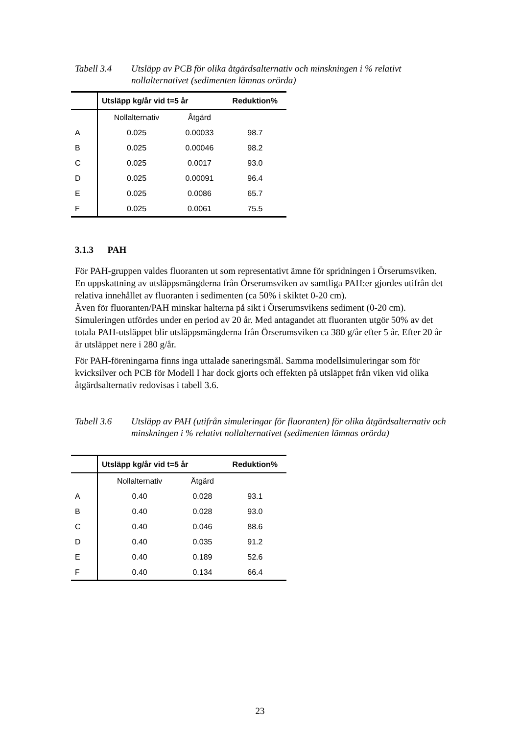Tabell 3.4 Utsläpp av PCB för olika åtgärdsalternativ och minskningen i % relativt nollalternativet (sedimenten lämnas orörda)
| | Utsläpp kg/år vid t=5 år | | Reduktion% |
| --- | --- | --- | --- |
| | Nollalternativ | Åtgärd | |
| A | 0.025 | 0.00033 | 98.7 |
| B | 0.025 | 0.00046 | 98.2 |
| C | 0.025 | 0.0017 | 93.0 |
| D | 0.025 | 0.00091 | 96.4 |
| E | 0.025 | 0.0086 | 65.7 |
| F | 0.025 | 0.0061 | 75.5 |
3.1.3 PAH
För PAH-gruppen valdes fluoranten ut som representativt ämne för spridningen i Örserumsviken. En uppskattning av utsläppsmängderna från Örserumsviken av samtliga PAH:er gjordes utifrån det relativa innehållet av fluoranten i sedimenten (ca 50% i skiktet 0-20 cm).
Även för fluoranten/PAH minskar halterna på sikt i Örserumsvikens sediment (0-20 cm). Simuleringen utfördes under en period av 20 år. Med antagandet att fluoranten utgör 50% av det totala PAH-utsläppet blir utsläppsmängderna från Örserumsviken ca 380 g/år efter 5 år. Efter 20 år är utsläppet nere i 280 g/år.
För PAH-föreningarna finns inga uttalade saneringsmål. Samma modellsimuleringar som för kvicksilver och PCB för Modell I har dock gjorts och effekten på utsläppet från viken vid olika åtgärdsalternativ redovisas i tabell 3.6.
Tabell 3.6 Utsläpp av PAH (utifrån simuleringar för fluoranten) för olika åtgärdsalternativ och minskningen i % relativt nollalternativet (sedimenten lämnas orörda)
| | Utsläpp kg/år vid t=5 år | | Reduktion% |
| --- | --- | --- | --- |
| | Nollalternativ | Åtgärd | |
| A | 0.40 | 0.028 | 93.1 |
| B | 0.40 | 0.028 | 93.0 |
| C | 0.40 | 0.046 | 88.6 |
| D | 0.40 | 0.035 | 91.2 |
| E | 0.40 | 0.189 | 52.6 |
| F | 0.40 | 0.134 | 66.4 |
23